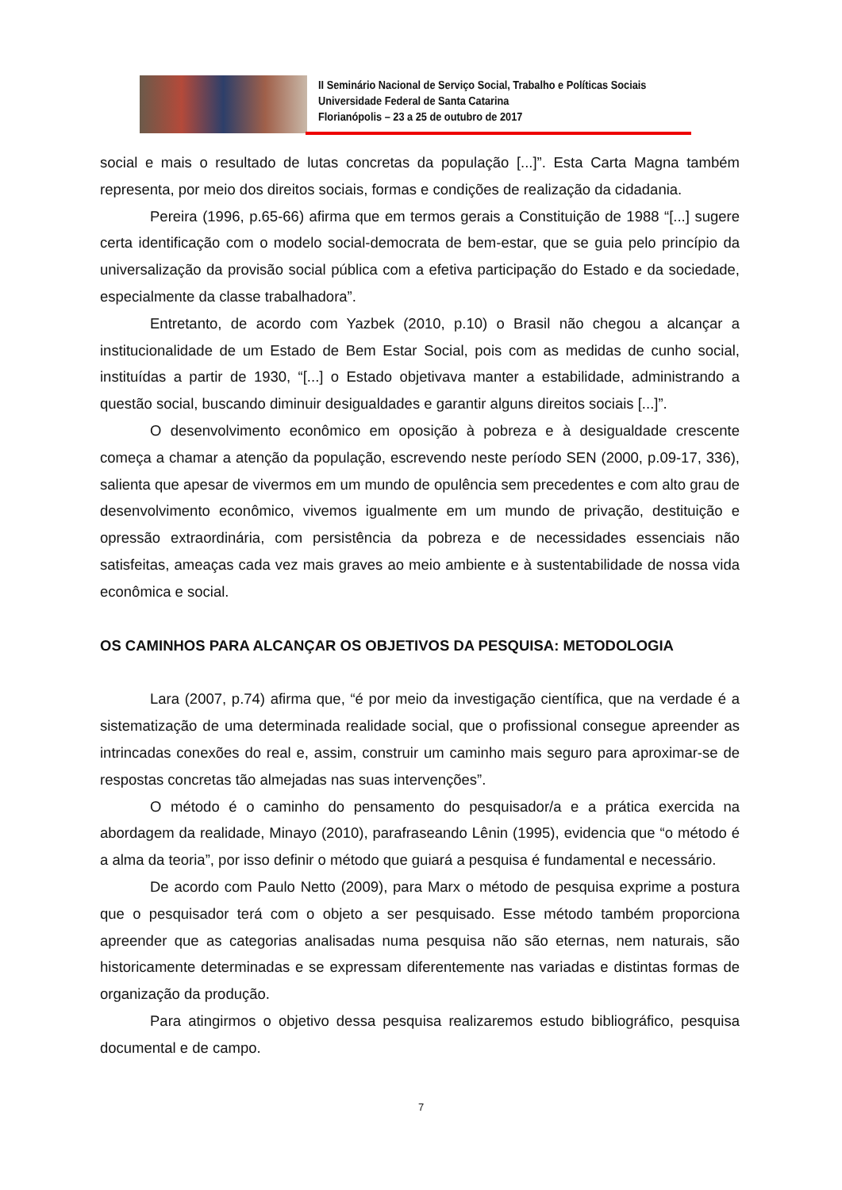II Seminário Nacional de Serviço Social, Trabalho e Políticas Sociais
Universidade Federal de Santa Catarina
Florianópolis – 23 a 25 de outubro de 2017
social e mais o resultado de lutas concretas da população [...]”. Esta Carta Magna também representa, por meio dos direitos sociais, formas e condições de realização da cidadania.
Pereira (1996, p.65-66) afirma que em termos gerais a Constituição de 1988 “[...] sugere certa identificação com o modelo social-democrata de bem-estar, que se guia pelo princípio da universalização da provisão social pública com a efetiva participação do Estado e da sociedade, especialmente da classe trabalhadora”.
Entretanto, de acordo com Yazbek (2010, p.10) o Brasil não chegou a alcançar a institucionalidade de um Estado de Bem Estar Social, pois com as medidas de cunho social, instituídas a partir de 1930, “[...] o Estado objetivava manter a estabilidade, administrando a questão social, buscando diminuir desigualdades e garantir alguns direitos sociais [...]”.
O desenvolvimento econômico em oposição à pobreza e à desigualdade crescente começa a chamar a atenção da população, escrevendo neste período SEN (2000, p.09-17, 336), salienta que apesar de vivermos em um mundo de opulência sem precedentes e com alto grau de desenvolvimento econômico, vivemos igualmente em um mundo de privação, destituição e opressão extraordinária, com persistência da pobreza e de necessidades essenciais não satisfeitas, ameaças cada vez mais graves ao meio ambiente e à sustentabilidade de nossa vida econômica e social.
OS CAMINHOS PARA ALCANÇAR OS OBJETIVOS DA PESQUISA: METODOLOGIA
Lara (2007, p.74) afirma que, “é por meio da investigação científica, que na verdade é a sistematização de uma determinada realidade social, que o profissional consegue apreender as intrincadas conexões do real e, assim, construir um caminho mais seguro para aproximar-se de respostas concretas tão almejadas nas suas intervenções”.
O método é o caminho do pensamento do pesquisador/a e a prática exercida na abordagem da realidade, Minayo (2010), parafraseando Lênin (1995), evidencia que “o método é a alma da teoria”, por isso definir o método que guiará a pesquisa é fundamental e necessário.
De acordo com Paulo Netto (2009), para Marx o método de pesquisa exprime a postura que o pesquisador terá com o objeto a ser pesquisado. Esse método também proporciona apreender que as categorias analisadas numa pesquisa não são eternas, nem naturais, são historicamente determinadas e se expressam diferentemente nas variadas e distintas formas de organização da produção.
Para atingirmos o objetivo dessa pesquisa realizaremos estudo bibliográfico, pesquisa documental e de campo.
7